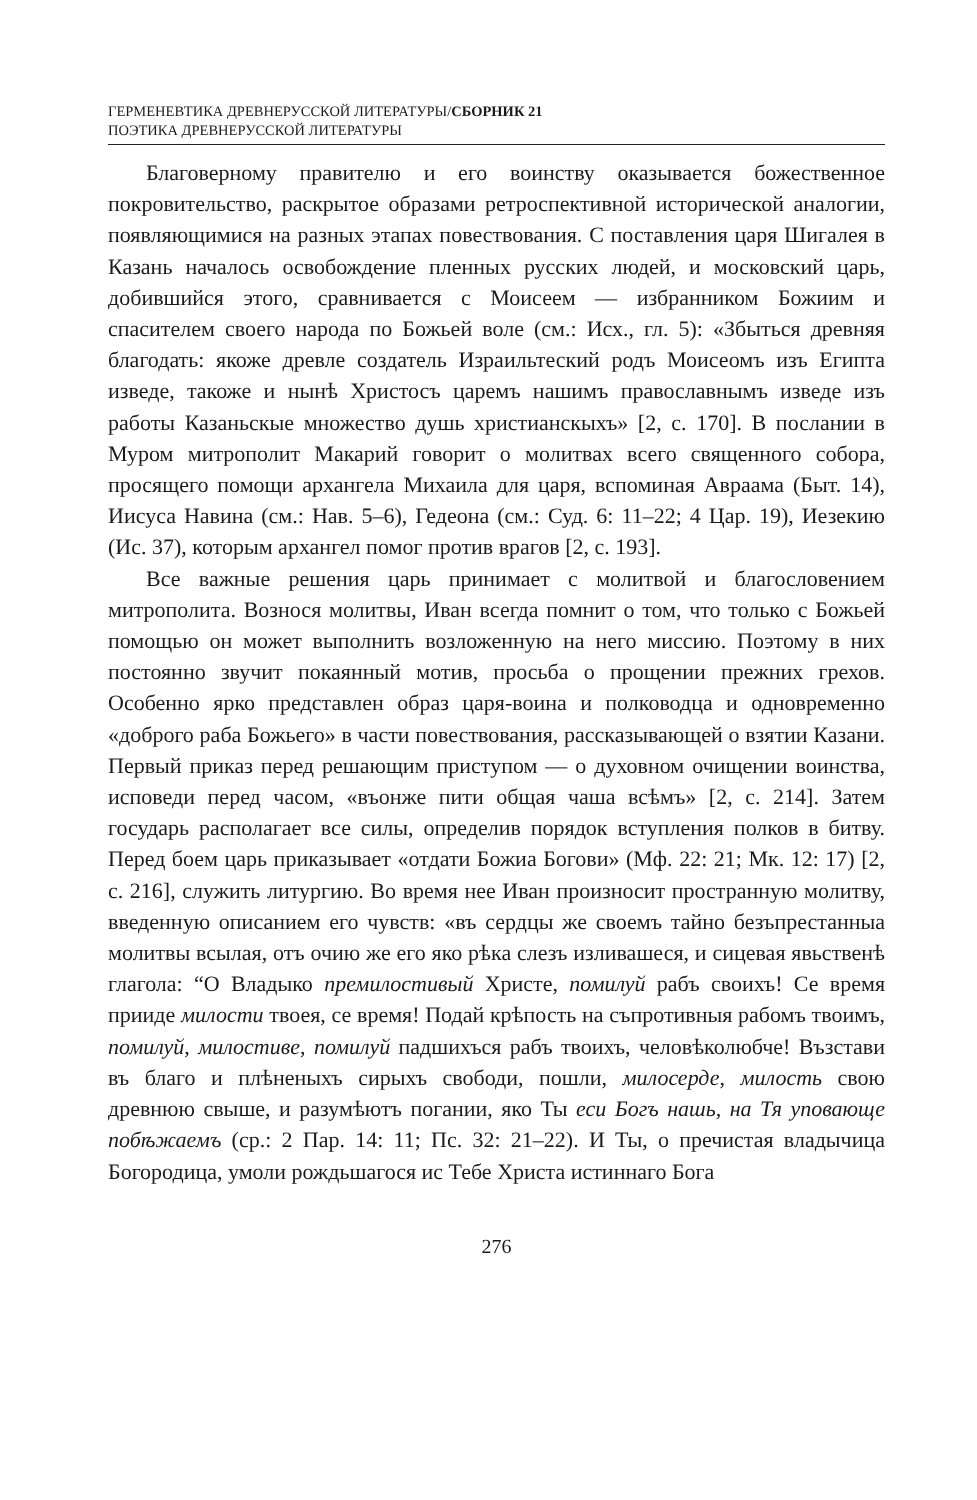ГЕРМЕНЕВТИКА ДРЕВНЕРУССКОЙ ЛИТЕРАТУРЫ/СБОРНИК 21
ПОЭТИКА ДРЕВНЕРУССКОЙ ЛИТЕРАТУРЫ
Благоверному правителю и его воинству оказывается божественное покровительство, раскрытое образами ретроспективной исторической аналогии, появляющимися на разных этапах повествования. С поставления царя Шигалея в Казань началось освобождение пленных русских людей, и московский царь, добившийся этого, сравнивается с Моисеем — избранником Божиим и спасителем своего народа по Божьей воле (см.: Исх., гл. 5): «Збыться древняя благодать: якоже древле создатель Израильтеский родъ Моисеомъ изъ Египта изведе, такоже и нынѣ Христосъ царемъ нашимъ православнымъ изведе изъ работы Казаньскые множество душь христианскыхъ» [2, с. 170]. В послании в Муром митрополит Макарий говорит о молитвах всего священного собора, просящего помощи архангела Михаила для царя, вспоминая Авраама (Быт. 14), Иисуса Навина (см.: Нав. 5–6), Гедеона (см.: Суд. 6: 11–22; 4 Цар. 19), Иезекию (Ис. 37), которым архангел помог против врагов [2, с. 193].
Все важные решения царь принимает с молитвой и благословением митрополита. Вознося молитвы, Иван всегда помнит о том, что только с Божьей помощью он может выполнить возложенную на него миссию. Поэтому в них постоянно звучит покаянный мотив, просьба о прощении прежних грехов. Особенно ярко представлен образ царя-воина и полководца и одновременно «доброго раба Божьего» в части повествования, рассказывающей о взятии Казани. Первый приказ перед решающим приступом — о духовном очищении воинства, исповеди перед часом, «въонже пити общая чаша всѣмъ» [2, с. 214]. Затем государь располагает все силы, определив порядок вступления полков в битву. Перед боем царь приказывает «отдати Божиа Богови» (Мф. 22: 21; Мк. 12: 17) [2, с. 216], служить литургию. Во время нее Иван произносит пространную молитву, введенную описанием его чувств: «въ сердцы же своемъ тайно безъпрестанныа молитвы всылая, отъ очию же его яко рѣка слезъ изливашеся, и сицевая явьственѣ глагола: “О Владыко премилостивый Христе, помилуй рабъ своихъ! Се время прииде милости твоея, се время! Подай крѣпость на съпротивныя рабомъ твоимъ, помилуй, милостиве, помилуй падшихъся рабъ твоихъ, человѣколюбче! Възстави въ благо и плѣненыхъ сирыхъ свободи, пошли, милосерде, милость свою древнюю свыше, и разумѣютъ погании, яко Ты еси Богъ нашь, на Тя уповающе побѣжаемъ (ср.: 2 Пар. 14: 11; Пс. 32: 21–22). И Ты, о пречистая владычица Богородица, умоли рождьшагося ис Тебе Христа истиннаго Бога
276